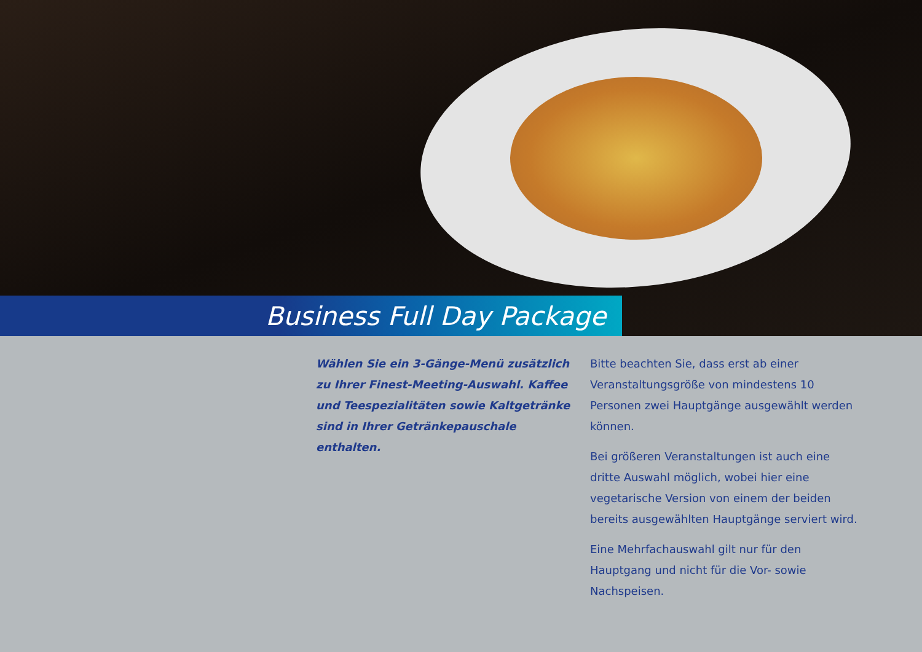Business Full Day Package
Wählen Sie ein 3-Gänge-Menü zusätzlich zu Ihrer Finest-Meeting-Auswahl. Kaffee und Teespezialitäten sowie Kaltgetränke sind in Ihrer Getränkepauschale enthalten.
Bitte beachten Sie, dass erst ab einer Veranstaltungsgröße von mindestens 10 Personen zwei Hauptgänge ausgewählt werden können.
Bei größeren Veranstaltungen ist auch eine dritte Auswahl möglich, wobei hier eine vegetarische Version von einem der beiden bereits ausgewählten Hauptgänge serviert wird.
Eine Mehrfachauswahl gilt nur für den Hauptgang und nicht für die Vor- sowie Nachspeisen.